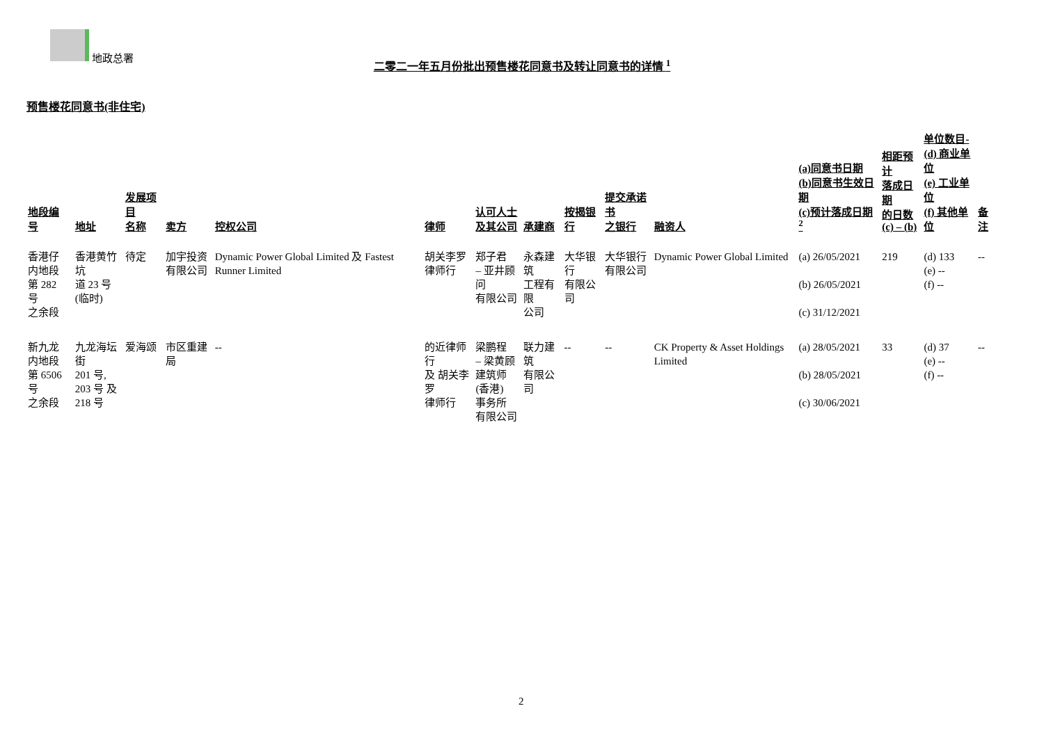地政总署
二零二一年五月份批出预售楼花同意书及转让同意书的详情 <sup>1</sup>
预售楼花同意书(非住宅)
| 地段编号 | 地址 | 发展项目 名称 | 卖方 | 控权公司 | 律师 | 认可人士 及其公司 | 承建商 | 按揭银行 | 提交承诺书 之银行 | 融资人 | (a)同意书日期 (b)同意书生效日期 (c)预计落成日期 <sup>2</sup> | 相距预计 落成日期 的日数 (c) – (b) | 单位数目- (d) 商业单位 (e) 工业单位 (f) 其他单位 | 备注 |
| --- | --- | --- | --- | --- | --- | --- | --- | --- | --- | --- | --- | --- | --- | --- |
| 香港仔 内地段 第 282 号 之余段 | 香港黄竹坑 道 23 号 (临时) | 待定 | 加宇投资 有限公司 | Dynamic Power Global Limited 及 Fastest Runner Limited | 胡关李罗 律师行 | 郑子君 – 亚井顾问 有限公司 | 永森建筑 工程有限 公司 | 大华银行 有限公司 | 大华银行 有限公司 | Dynamic Power Global Limited | (a) 26/05/2021 (b) 26/05/2021 (c) 31/12/2021 | 219 | (d) 133 (e) -- (f) -- | -- |
| 新九龙 内地段 第 6506 号 之余段 | 九龙海坛街 201 号, 203 号 及 218 号 | 爱海颂 | 市区重建局 | -- | 的近律师行 及 胡关李罗 律师行 | 梁鹏程 – 梁黄顾 建筑师 (香港) 事务所 有限公司 | 联力建筑 有限公司 | -- | -- | CK Property & Asset Holdings Limited | (a) 28/05/2021 (b) 28/05/2021 (c) 30/06/2021 | 33 | (d) 37 (e) -- (f) -- | -- |
2